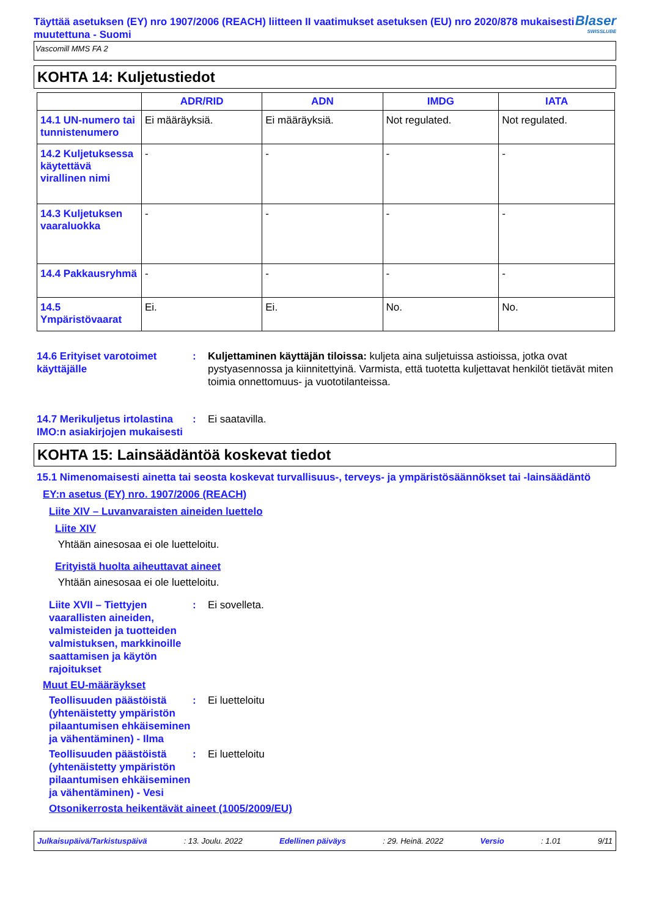Täyttää asetuksen (EY) nro 1907/2006 (REACH) liitteen II vaatimukset asetuksen (EU) nro 2020/878 mukaisesti muutettuna - Suomi
Blaser
SWISSLUBE
Vascomill MMS FA 2
KOHTA 14: Kuljetustiedot
| | ADR/RID | ADN | IMDG | IATA |
| --- | --- | --- | --- | --- |
| 14.1 UN-numero tai tunnistenumero | Ei määräyksiä. | Ei määräyksiä. | Not regulated. | Not regulated. |
| 14.2 Kuljetuksessa käytettävä virallinen nimi | - | - | - | - |
| 14.3 Kuljetuksen vaaraluokka | - | - | - | - |
| 14.4 Pakkausryhmä | - | - | - | - |
| 14.5 Ympäristövaarat | Ei. | Ei. | No. | No. |
14.6 Erityiset varotoimet käyttäjälle
: Kuljettaminen käyttäjän tiloissa: kuljeta aina suljetuissa astioissa, jotka ovat pystyasennossa ja kiinnitettyinä. Varmista, että tuotetta kuljettavat henkilöt tietävät miten toimia onnettomuus- ja vuototilanteissa.
14.7 Merikuljetus irtolastina IMO:n asiakirjojen mukaisesti
: Ei saatavilla.
KOHTA 15: Lainsäädäntöä koskevat tiedot
15.1 Nimenomaisesti ainetta tai seosta koskevat turvallisuus-, terveys- ja ympäristösäännökset tai -lainsäädäntö
EY:n asetus (EY) nro. 1907/2006 (REACH)
Liite XIV – Luvanvaraisten aineiden luettelo
Liite XIV
Yhtään ainesosaa ei ole luetteloitu.
Erityistä huolta aiheuttavat aineet
Yhtään ainesosaa ei ole luetteloitu.
Liite XVII – Tiettyjen vaarallisten aineiden, valmisteiden ja tuotteiden valmistuksen, markkinoille saattamisen ja käytön rajoitukset
: Ei sovelleta.
Muut EU-määräykset
Teollisuuden päästöistä (yhtenäistetty ympäristön pilaantumisen ehkäiseminen ja vähentäminen) - Ilma
: Ei luetteloitu
Teollisuuden päästöistä (yhtenäistetty ympäristön pilaantumisen ehkäiseminen ja vähentäminen) - Vesi
: Ei luetteloitu
Otsonikerrosta heikentävät aineet (1005/2009/EU)
Julkaisupäivä/Tarkistuspäivä: 13. Joulu. 2022 Edellinen päiväys: 29. Heinä. 2022 Versio: 1.01 9/11